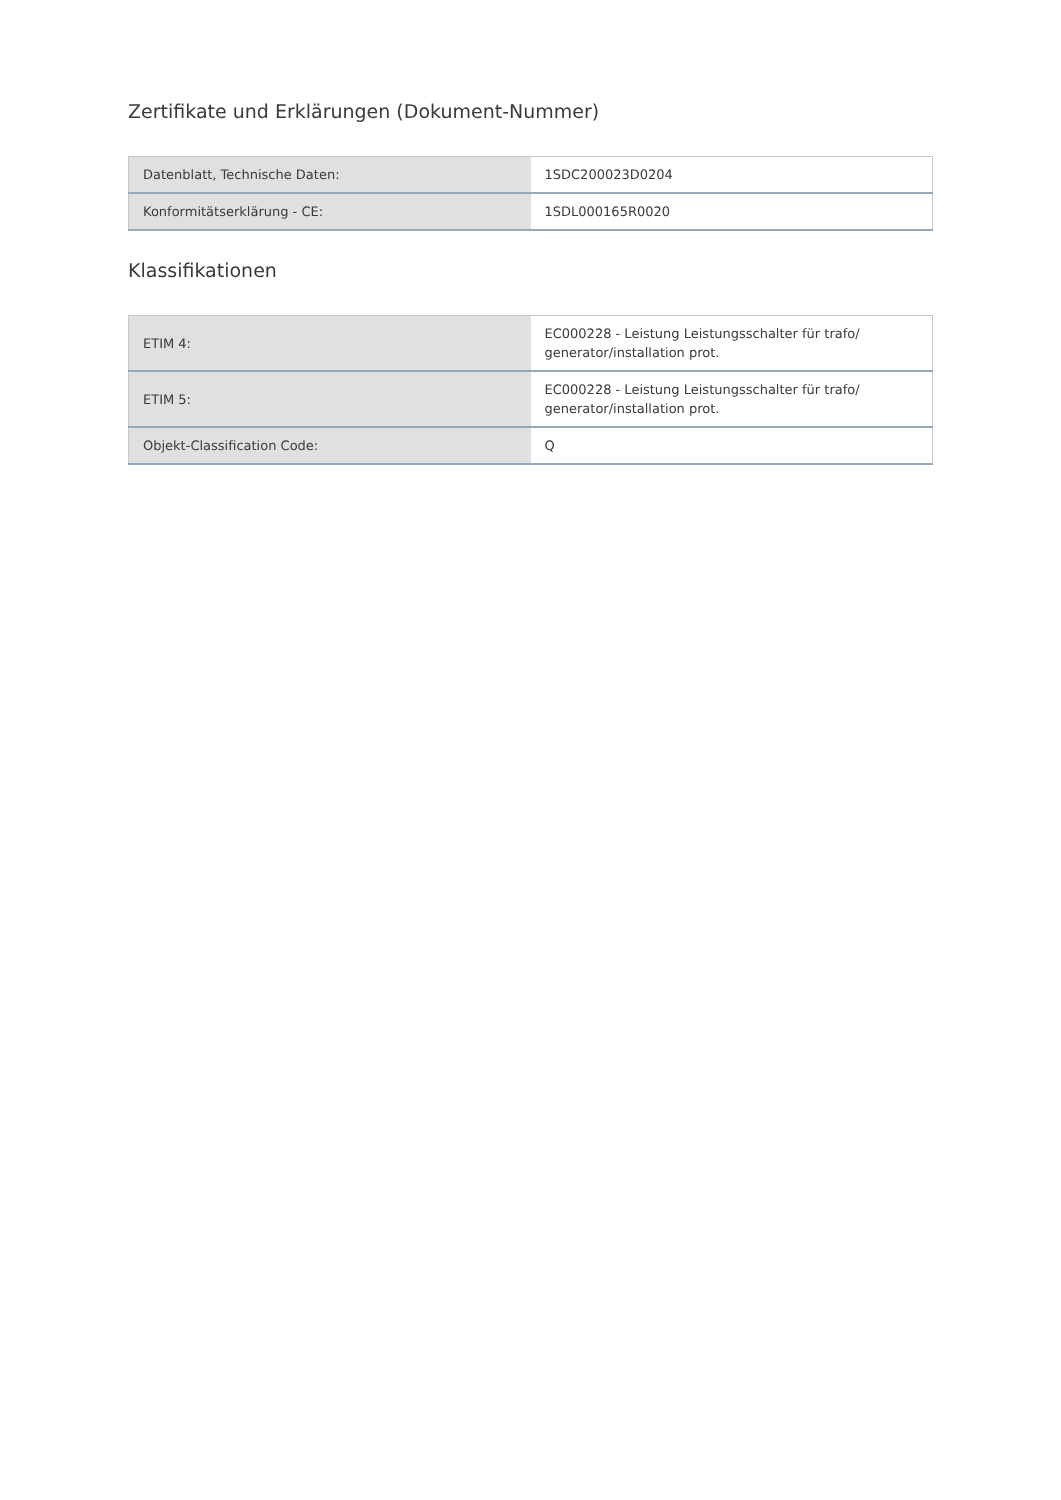Zertifikate und Erklärungen (Dokument-Nummer)
| Datenblatt, Technische Daten: | 1SDC200023D0204 |
| Konformitätserklärung - CE: | 1SDL000165R0020 |
Klassifikationen
| ETIM 4: | EC000228 - Leistung Leistungsschalter für trafo/ generator/installation prot. |
| ETIM 5: | EC000228 - Leistung Leistungsschalter für trafo/ generator/installation prot. |
| Objekt-Classification Code: | Q |